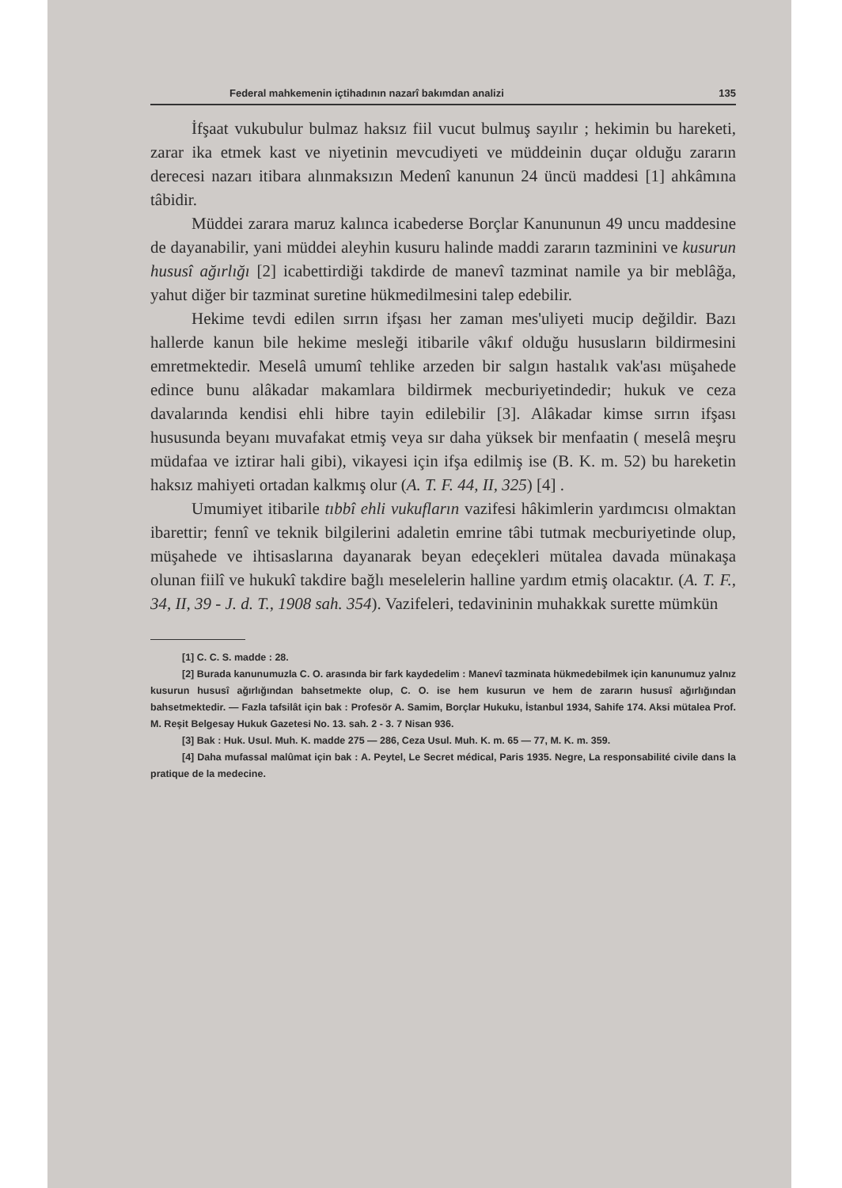Federal mahkemenin içtihadının nazarî bakımdan analizi 135
İfşaat vukubulur bulmaz haksız fiil vucut bulmuş sayılır ; hekimin bu hareketi, zarar ika etmek kast ve niyetinin mevcudiyeti ve müddeinin duçar olduğu zararın derecesi nazarı itibara alınmaksızın Medenî kanunun 24 üncü maddesi [1] ahkâmına tâbidir.
Müddei zarara maruz kalınca icabederse Borçlar Kanununun 49 uncu maddesine de dayanabilir, yani müddei aleyhin kusuru halinde maddi zararın tazminini ve kusurun hususî ağırlığı [2] icabettirdiği takdirde de manevî tazminat namile ya bir meblâğa, yahut diğer bir tazminat suretine hükmedilmesini talep edebilir.
Hekime tevdi edilen sırrın ifşası her zaman mes'uliyeti mucip değildir. Bazı hallerde kanun bile hekime mesleği itibarile vâkıf olduğu hususların bildirmesini emretmektedir. Meselâ umumî tehlike arzeden bir salgın hastalık vak'ası müşahede edince bunu alâkadar makamlara bildirmek mecburiyetindedir; hukuk ve ceza davalarında kendisi ehli hibre tayin edilebilir [3]. Alâkadar kimse sırrın ifşası hususunda beyanı muvafakat etmiş veya sır daha yüksek bir menfaatin ( meselâ meşru müdafaa ve iztirar hali gibi), vikayesi için ifşa edilmiş ise (B. K. m. 52) bu hareketin haksız mahiyeti ortadan kalkmış olur (A. T. F. 44, II, 325) [4] .
Umumiyet itibarile tıbbî ehli vukufların vazifesi hâkimlerin yardımcısı olmaktan ibarettir; fennî ve teknik bilgilerini adaletin emrine tâbi tutmak mecburiyetinde olup, müşahede ve ihtisaslarına dayanarak beyan edeçekleri mütalea davada münakaşa olunan fiilî ve hukukî takdire bağlı meselelerin halline yardım etmiş olacaktır. (A. T. F., 34, II, 39 - J. d. T., 1908 sah. 354). Vazifeleri, tedavininin muhakkak surette mümkün
[1] C. C. S. madde : 28.
[2] Burada kanunumuzla C. O. arasında bir fark kaydedelim : Manevî tazminata hükmedebilmek için kanunumuz yalnız kusurun hususî ağırlığından bahsetmekte olup, C. O. ise hem kusurun ve hem de zararın hususî ağırlığından bahsetmektedir. — Fazla tafsilât için bak : Profesör A. Samim, Borçlar Hukuku, İstanbul 1934, Sahife 174. Aksi mütalea Prof. M. Reşit Belgesay Hukuk Gazetesi No. 13. sah. 2 - 3. 7 Nisan 936.
[3] Bak : Huk. Usul. Muh. K. madde 275 — 286, Ceza Usul. Muh. K. m. 65 — 77, M. K. m. 359.
[4] Daha mufassal malûmat için bak : A. Peytel, Le Secret médical, Paris 1935. Negre, La responsabilité civile dans la pratique de la medecine.